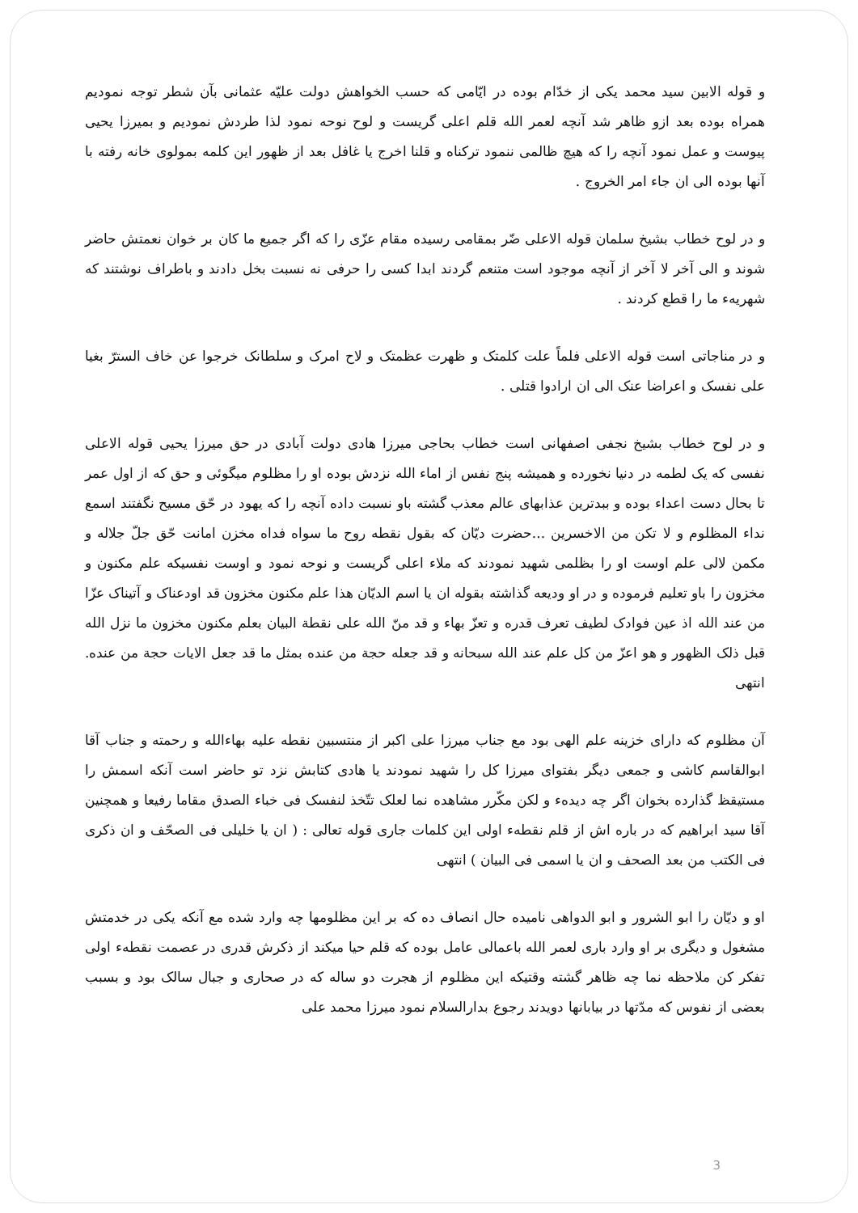و قوله الابین سید محمد یکی از خدّام بوده در ایّامی که حسب الخواهش دولت علیّه عثمانی بآن شطر توجه نمودیم همراه بوده بعد ازو ظاهر شد آنچه لعمر الله قلم اعلی گریست و لوح نوحه نمود لذا طردش نمودیم و بمیرزا یحیی پیوست و عمل نمود آنچه را که هیچ ظالمی ننمود ترکناه و قلنا اخرج یا غافل بعد از ظهور این کلمه بمولوی خانه رفته با آنها بوده الی ان جاء امر الخروج .
و در لوح خطاب بشیخ سلمان قوله الاعلی ضّر بمقامی رسیده مقام عزّی را که اگر جمیع ما کان بر خوان نعمتش حاضر شوند و الی آخر لا آخر از آنچه موجود است متنعم گردند ابدا کسی را حرفی نه نسبت بخل دادند و باطراف نوشتند که شهریهء ما را قطع کردند .
و در مناجاتی است قوله الاعلی فلماً علت کلمتک و ظهرت عظمتک و لاح امرک و سلطانک خرجوا عن خاف السترّ بغیا علی نفسک و اعراضا عنک الی ان ارادوا قتلی .
و در لوح خطاب بشیخ نجفی اصفهانی است خطاب بحاجی میرزا هادی دولت آبادی در حق میرزا یحیی قوله الاعلی نفسی که یک لطمه در دنیا نخورده و همیشه پنج نفس از اماء الله نزدش بوده او را مظلوم میگوئی و حق که از اول عمر تا بحال دست اعداء بوده و ببدترین عذابهای عالم معذب گشته باو نسبت داده آنچه را که یهود در حّق مسیح نگفتند اسمع نداء المظلوم و لا تکن من الاخسرین ...حضرت دیّان که بقول نقطه روح ما سواه فداه مخزن امانت حّق جلّ جلاله و مکمن لالی علم اوست او را بظلمی شهید نمودند که ملاء اعلی گریست و نوحه نمود و اوست نفسیکه علم مکنون و مخزون را باو تعلیم فرموده و در او ودیعه گذاشته بقوله ان یا اسم الدیّان هذا علم مکنون مخزون قد اودعناک و آتیناک عزّا من عند الله اذ عین فوادک لطیف تعرف قدره و تعزّ بهاء و قد منّ الله علی نقطة البیان بعلم مکنون مخزون ما نزل الله قبل ذلک الظهور و هو اعزّ من کل علم عند الله سبحانه و قد جعله حجة من عنده بمثل ما قد جعل الایات حجة من عنده. انتهی
آن مظلوم که دارای خزینه علم الهی بود مع جناب میرزا علی اکبر از منتسبین نقطه علیه بهاءالله و رحمته و جناب آقا ابوالقاسم کاشی و جمعی دیگر بفتوای میرزا کل را شهید نمودند یا هادی کتابش نزد تو حاضر است آنکه اسمش را مستیقظ گذارده بخوان اگر چه دیدهء و لکن مکّرر مشاهده نما لعلک تتّخذ لنفسک فی خباء الصدق مقاما رفیعا و همچنین آقا سید ابراهیم که در باره اش از قلم نقطهء اولی این کلمات جاری قوله تعالی : ( ان یا خلیلی فی الصحّف و ان ذکری فی الکتب من بعد الصحف و ان یا اسمی فی البیان ) انتهی
او و دیّان را ابو الشرور و ابو الدواهی نامیده حال انصاف ده که بر این مظلومها چه وارد شده مع آنکه یکی در خدمتش مشغول و دیگری بر او وارد باری لعمر الله باعمالی عامل بوده که قلم حیا میکند از ذکرش قدری در عصمت نقطهء اولی تفکر کن ملاحظه نما چه ظاهر گشته وقتیکه این مظلوم از هجرت دو ساله که در صحاری و جبال سالک بود و بسبب بعضی از نفوس که مدّتها در بیابانها دویدند رجوع بدارالسلام نمود میرزا محمد علی
3